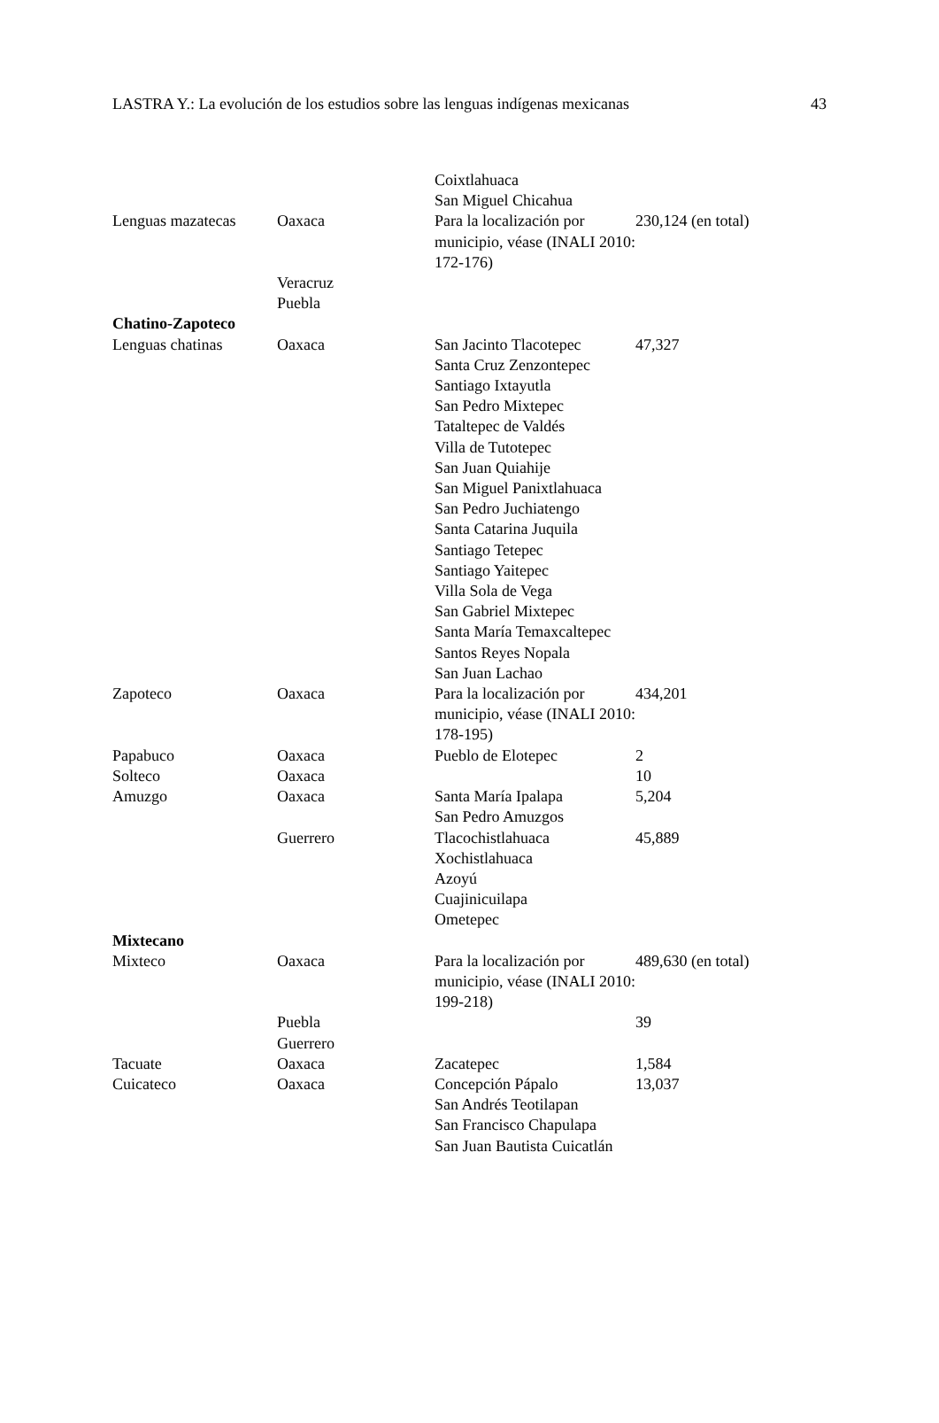LASTRA Y.: La evolución de los estudios sobre las lenguas indígenas mexicanas 43
| | | Coixtlahuaca San Miguel Chicahua | |
| Lenguas mazatecas | Oaxaca | Para la localización por municipio, véase (INALI 2010: 172-176) | 230,124 (en total) |
| | Veracruz Puebla | | |
| Chatino-Zapoteco | | | |
| Lenguas chatinas | Oaxaca | San Jacinto Tlacotepec Santa Cruz Zenzontepec Santiago Ixtayutla San Pedro Mixtepec Tataltepec de Valdés Villa de Tutotepec San Juan Quiahije San Miguel Panixtlahuaca San Pedro Juchiatengo Santa Catarina Juquila Santiago Tetepec Santiago Yaitepec Villa Sola de Vega San Gabriel Mixtepec Santa María Temaxcaltepec Santos Reyes Nopala San Juan Lachao | 47,327 |
| Zapoteco | Oaxaca | Para la localización por municipio, véase (INALI 2010: 178-195) | 434,201 |
| Papabuco | Oaxaca | Pueblo de Elotepec | 2 |
| Solteco | Oaxaca | | 10 |
| Amuzgo | Oaxaca | Santa María Ipalapa San Pedro Amuzgos | 5,204 |
| | Guerrero | Tlacochistlahuaca Xochistlahuaca Azoyú Cuajinicuilapa Ometepec | 45,889 |
| Mixtecano | | | |
| Mixteco | Oaxaca | Para la localización por municipio, véase (INALI 2010: 199-218) | 489,630 (en total) |
| | Puebla Guerrero | | 39 |
| Tacuate | Oaxaca | Zacatepec | 1,584 |
| Cuicateco | Oaxaca | Concepción Pápalo San Andrés Teotilapan San Francisco Chapulapa San Juan Bautista Cuicatlán | 13,037 |